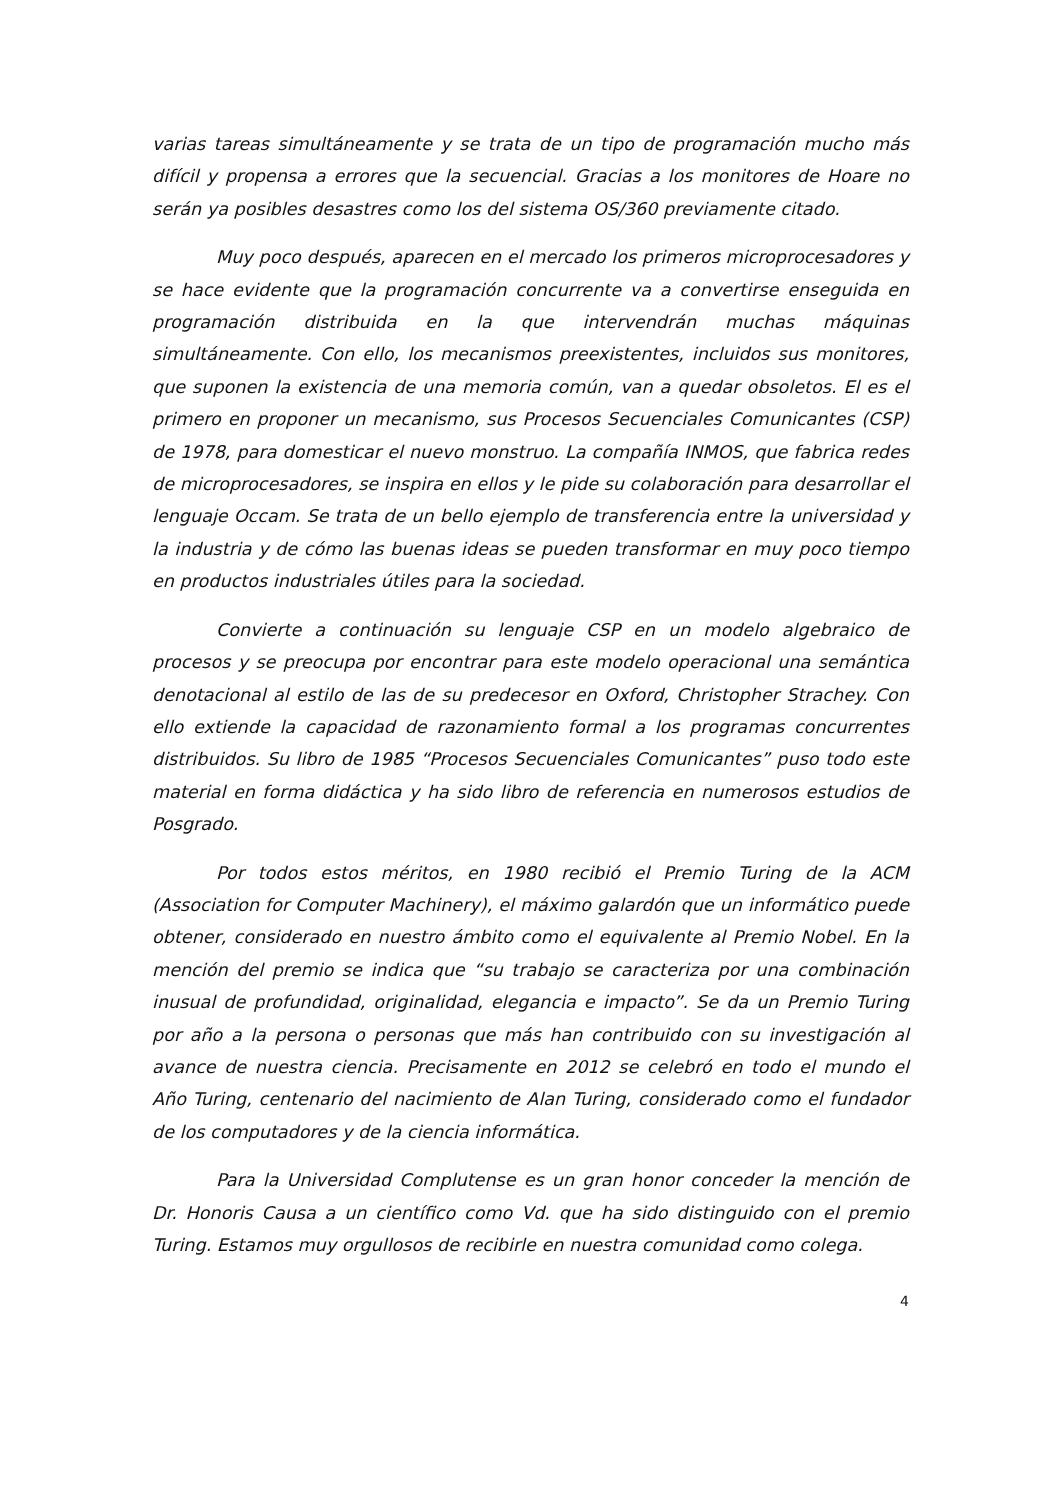varias tareas simultáneamente y se trata de un tipo de programación mucho más difícil y propensa a errores que la secuencial. Gracias a los monitores de Hoare no serán ya posibles desastres como los del sistema OS/360 previamente citado.
Muy poco después, aparecen en el mercado los primeros microprocesadores y se hace evidente que la programación concurrente va a convertirse enseguida en programación distribuida en la que intervendrán muchas máquinas simultáneamente. Con ello, los mecanismos preexistentes, incluidos sus monitores, que suponen la existencia de una memoria común, van a quedar obsoletos. El es el primero en proponer un mecanismo, sus Procesos Secuenciales Comunicantes (CSP) de 1978, para domesticar el nuevo monstruo. La compañía INMOS, que fabrica redes de microprocesadores, se inspira en ellos y le pide su colaboración para desarrollar el lenguaje Occam. Se trata de un bello ejemplo de transferencia entre la universidad y la industria y de cómo las buenas ideas se pueden transformar en muy poco tiempo en productos industriales útiles para la sociedad.
Convierte a continuación su lenguaje CSP en un modelo algebraico de procesos y se preocupa por encontrar para este modelo operacional una semántica denotacional al estilo de las de su predecesor en Oxford, Christopher Strachey. Con ello extiende la capacidad de razonamiento formal a los programas concurrentes distribuidos. Su libro de 1985 “Procesos Secuenciales Comunicantes” puso todo este material en forma didáctica y ha sido libro de referencia en numerosos estudios de Posgrado.
Por todos estos méritos, en 1980 recibió el Premio Turing de la ACM (Association for Computer Machinery), el máximo galardón que un informático puede obtener, considerado en nuestro ámbito como el equivalente al Premio Nobel. En la mención del premio se indica que “su trabajo se caracteriza por una combinación inusual de profundidad, originalidad, elegancia e impacto”. Se da un Premio Turing por año a la persona o personas que más han contribuido con su investigación al avance de nuestra ciencia. Precisamente en 2012 se celebró en todo el mundo el Año Turing, centenario del nacimiento de Alan Turing, considerado como el fundador de los computadores y de la ciencia informática.
Para la Universidad Complutense es un gran honor conceder la mención de Dr. Honoris Causa a un científico como Vd. que ha sido distinguido con el premio Turing. Estamos muy orgullosos de recibirle en nuestra comunidad como colega.
4